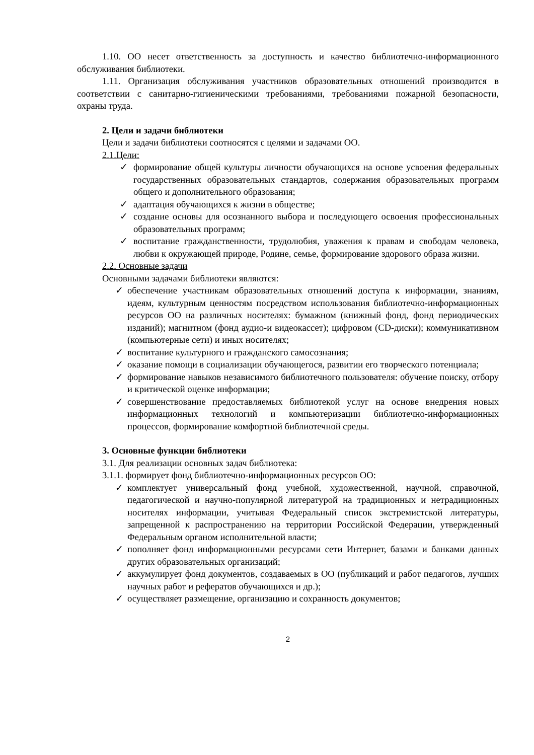1.10. ОО несет ответственность за доступность и качество библиотечно-информационного обслуживания библиотеки.
1.11. Организация обслуживания участников образовательных отношений производится в соответствии с санитарно-гигиеническими требованиями, требованиями пожарной безопасности, охраны труда.
2. Цели и задачи библиотеки
Цели и задачи библиотеки соотносятся с целями и задачами ОО.
2.1.Цели:
✓ формирование общей культуры личности обучающихся на основе усвоения федеральных государственных образовательных стандартов, содержания образовательных программ общего и дополнительного образования;
✓ адаптация обучающихся к жизни в обществе;
✓ создание основы для осознанного выбора и последующего освоения профессиональных образовательных программ;
✓ воспитание гражданственности, трудолюбия, уважения к правам и свободам человека, любви к окружающей природе, Родине, семье, формирование здорового образа жизни.
2.2. Основные задачи
Основными задачами библиотеки являются:
✓ обеспечение участникам образовательных отношений доступа к информации, знаниям, идеям, культурным ценностям посредством использования библиотечно-информационных ресурсов ОО на различных носителях: бумажном (книжный фонд, фонд периодических изданий); магнитном (фонд аудио-и видеокассет); цифровом (CD-диски); коммуникативном (компьютерные сети) и иных носителях;
✓ воспитание культурного и гражданского самосознания;
✓ оказание помощи в социализации обучающегося, развитии его творческого потенциала;
✓ формирование навыков независимого библиотечного пользователя: обучение поиску, отбору и критической оценке информации;
✓ совершенствование предоставляемых библиотекой услуг на основе внедрения новых информационных технологий и компьютеризации библиотечно-информационных процессов, формирование комфортной библиотечной среды.
3. Основные функции библиотеки
3.1. Для реализации основных задач библиотека:
3.1.1. формирует фонд библиотечно-информационных ресурсов ОО:
✓ комплектует универсальный фонд учебной, художественной, научной, справочной, педагогической и научно-популярной литературой на традиционных и нетрадиционных носителях информации, учитывая Федеральный список экстремистской литературы, запрещенной к распространению на территории Российской Федерации, утвержденный Федеральным органом исполнительной власти;
✓ пополняет фонд информационными ресурсами сети Интернет, базами и банками данных других образовательных организаций;
✓ аккумулирует фонд документов, создаваемых в ОО (публикаций и работ педагогов, лучших научных работ и рефератов обучающихся и др.);
✓ осуществляет размещение, организацию и сохранность документов;
2